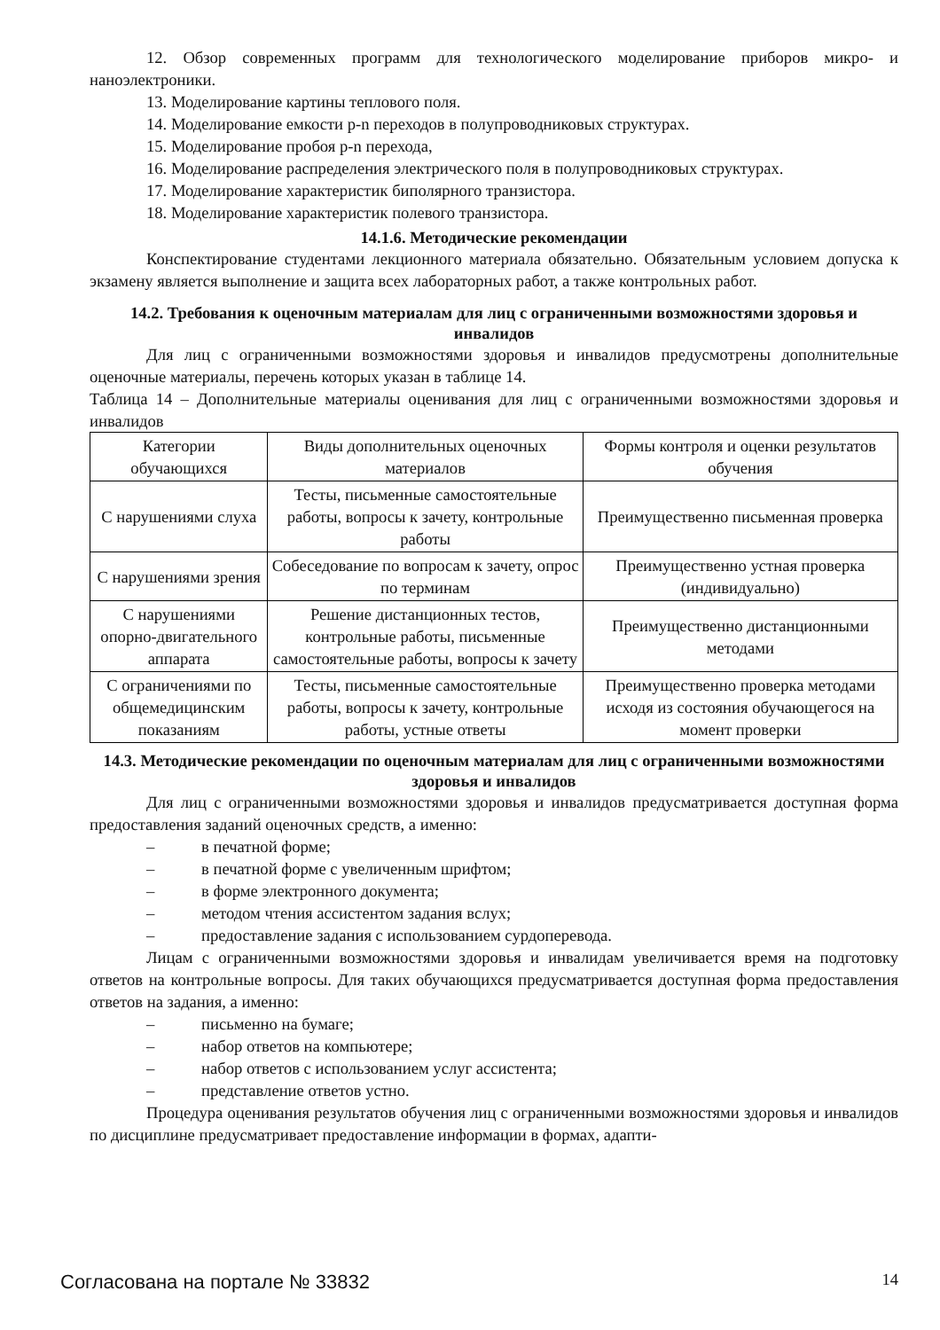12. Обзор современных программ для технологического моделирование приборов микро- и наноэлектроники.
13. Моделирование картины теплового поля.
14. Моделирование емкости p-n переходов в полупроводниковых структурах.
15. Моделирование пробоя p-n перехода,
16. Моделирование распределения электрического поля в полупроводниковых структурах.
17. Моделирование характеристик биполярного транзистора.
18. Моделирование характеристик полевого транзистора.
14.1.6. Методические рекомендации
Конспектирование студентами лекционного материала обязательно. Обязательным условием допуска к экзамену является выполнение и защита всех лабораторных работ, а также контрольных работ.
14.2. Требования к оценочным материалам для лиц с ограниченными возможностями здоровья и инвалидов
Для лиц с ограниченными возможностями здоровья и инвалидов предусмотрены дополнительные оценочные материалы, перечень которых указан в таблице 14.
Таблица 14 – Дополнительные материалы оценивания для лиц с ограниченными возможностями здоровья и инвалидов
| Категории обучающихся | Виды дополнительных оценочных материалов | Формы контроля и оценки результатов обучения |
| С нарушениями слуха | Тесты, письменные самостоятельные работы, вопросы к зачету, контрольные работы | Преимущественно письменная проверка |
| С нарушениями зрения | Собеседование по вопросам к зачету, опрос по терминам | Преимущественно устная проверка (индивидуально) |
| С нарушениями опорно-двигательного аппарата | Решение дистанционных тестов, контрольные работы, письменные самостоятельные работы, вопросы к зачету | Преимущественно дистанционными методами |
| С ограничениями по общемедицинским показаниям | Тесты, письменные самостоятельные работы, вопросы к зачету, контрольные работы, устные ответы | Преимущественно проверка методами исходя из состояния обучающегося на момент проверки |
14.3. Методические рекомендации по оценочным материалам для лиц с ограниченными возможностями здоровья и инвалидов
Для лиц с ограниченными возможностями здоровья и инвалидов предусматривается доступная форма предоставления заданий оценочных средств, а именно:
– в печатной форме;
– в печатной форме с увеличенным шрифтом;
– в форме электронного документа;
– методом чтения ассистентом задания вслух;
– предоставление задания с использованием сурдоперевода.
Лицам с ограниченными возможностями здоровья и инвалидам увеличивается время на подготовку ответов на контрольные вопросы. Для таких обучающихся предусматривается доступная форма предоставления ответов на задания, а именно:
– письменно на бумаге;
– набор ответов на компьютере;
– набор ответов с использованием услуг ассистента;
– представление ответов устно.
Процедура оценивания результатов обучения лиц с ограниченными возможностями здоровья и инвалидов по дисциплине предусматривает предоставление информации в формах, адапти-
Согласована на портале № 33832 14